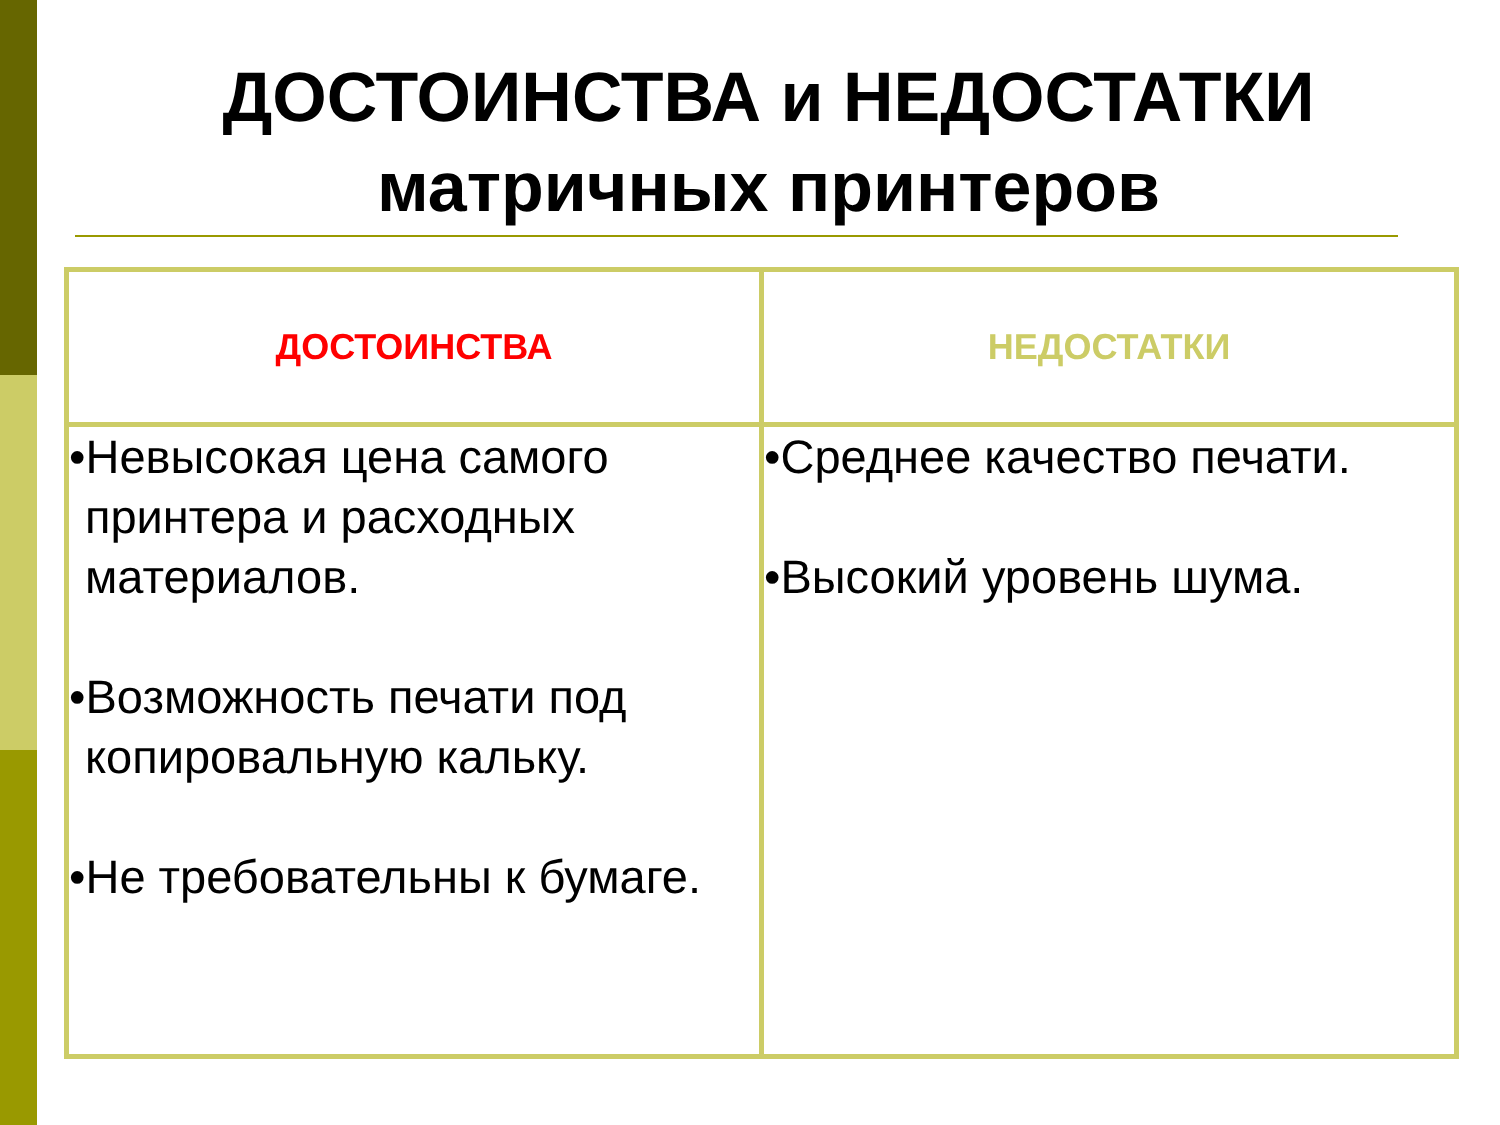ДОСТОИНСТВА и НЕДОСТАТКИ
матричных принтеров
| ДОСТОИНСТВА | НЕДОСТАТКИ |
| --- | --- |
| •Невысокая цена самого принтера и расходных материалов. •Возможность печати под копировальную кальку. •Не требовательны к бумаге. | •Среднее качество печати. •Высокий уровень шума. |